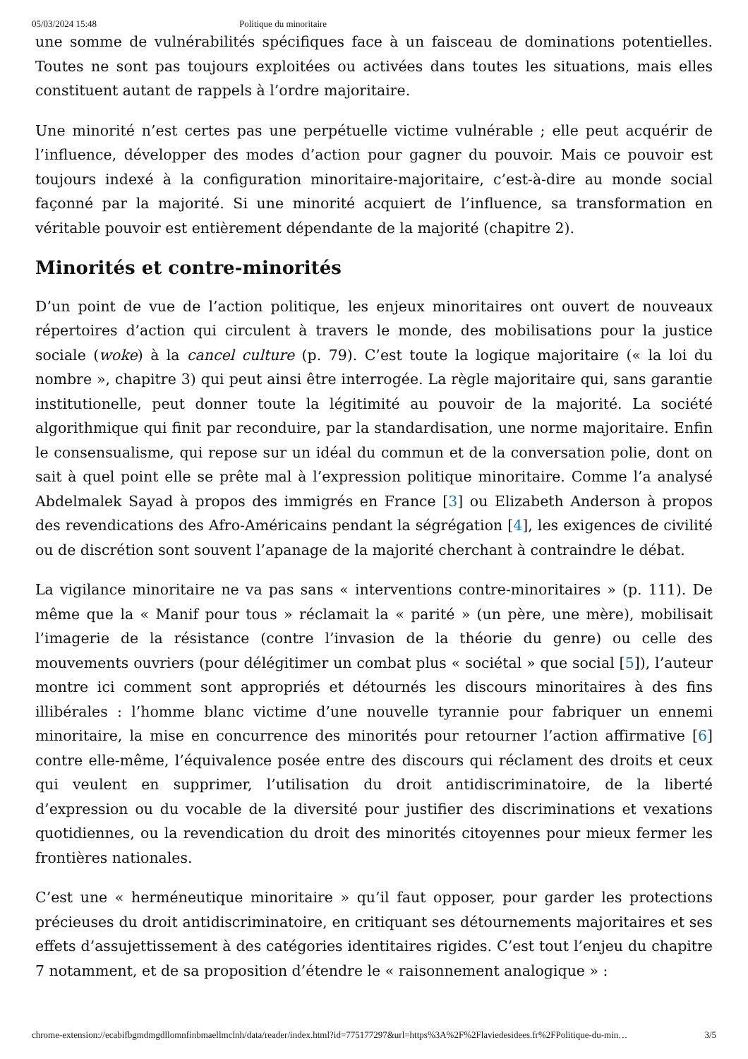05/03/2024 15:48 Politique du minoritaire
une somme de vulnérabilités spécifiques face à un faisceau de dominations potentielles. Toutes ne sont pas toujours exploitées ou activées dans toutes les situations, mais elles constituent autant de rappels à l’ordre majoritaire.
Une minorité n’est certes pas une perpétuelle victime vulnérable ; elle peut acquérir de l’influence, développer des modes d’action pour gagner du pouvoir. Mais ce pouvoir est toujours indexé à la configuration minoritaire-majoritaire, c’est-à-dire au monde social façonné par la majorité. Si une minorité acquiert de l’influence, sa transformation en véritable pouvoir est entièrement dépendante de la majorité (chapitre 2).
Minorités et contre-minorités
D’un point de vue de l’action politique, les enjeux minoritaires ont ouvert de nouveaux répertoires d’action qui circulent à travers le monde, des mobilisations pour la justice sociale (woke) à la cancel culture (p. 79). C’est toute la logique majoritaire (« la loi du nombre », chapitre 3) qui peut ainsi être interrogée. La règle majoritaire qui, sans garantie institutionelle, peut donner toute la légitimité au pouvoir de la majorité. La société algorithmique qui finit par reconduire, par la standardisation, une norme majoritaire. Enfin le consensualisme, qui repose sur un idéal du commun et de la conversation polie, dont on sait à quel point elle se prête mal à l’expression politique minoritaire. Comme l’a analysé Abdelmalek Sayad à propos des immigrés en France [3] ou Elizabeth Anderson à propos des revendications des Afro-Américains pendant la ségrégation [4], les exigences de civilité ou de discrétion sont souvent l’apanage de la majorité cherchant à contraindre le débat.
La vigilance minoritaire ne va pas sans « interventions contre-minoritaires » (p. 111). De même que la « Manif pour tous » réclamait la « parité » (un père, une mère), mobilisait l’imagerie de la résistance (contre l’invasion de la théorie du genre) ou celle des mouvements ouvriers (pour délégitimer un combat plus « sociétal » que social [5]), l’auteur montre ici comment sont appropriés et détournés les discours minoritaires à des fins illibérales : l’homme blanc victime d’une nouvelle tyrannie pour fabriquer un ennemi minoritaire, la mise en concurrence des minorités pour retourner l’action affirmative [6] contre elle-même, l’équivalence posée entre des discours qui réclament des droits et ceux qui veulent en supprimer, l’utilisation du droit antidiscriminatoire, de la liberté d’expression ou du vocable de la diversité pour justifier des discriminations et vexations quotidiennes, ou la revendication du droit des minorités citoyennes pour mieux fermer les frontières nationales.
C’est une « herméneutique minoritaire » qu’il faut opposer, pour garder les protections précieuses du droit antidiscriminatoire, en critiquant ses détournements majoritaires et ses effets d’assujettissement à des catégories identitaires rigides. C’est tout l’enjeu du chapitre 7 notamment, et de sa proposition d’étendre le « raisonnement analogique » :
chrome-extension://ecabifbgmdmgdllomnfinbmaellmclnh/data/reader/index.html?id=775177297&url=https%3A%2F%2Flaviedesidees.fr%2FPolitique-du-min… 3/5